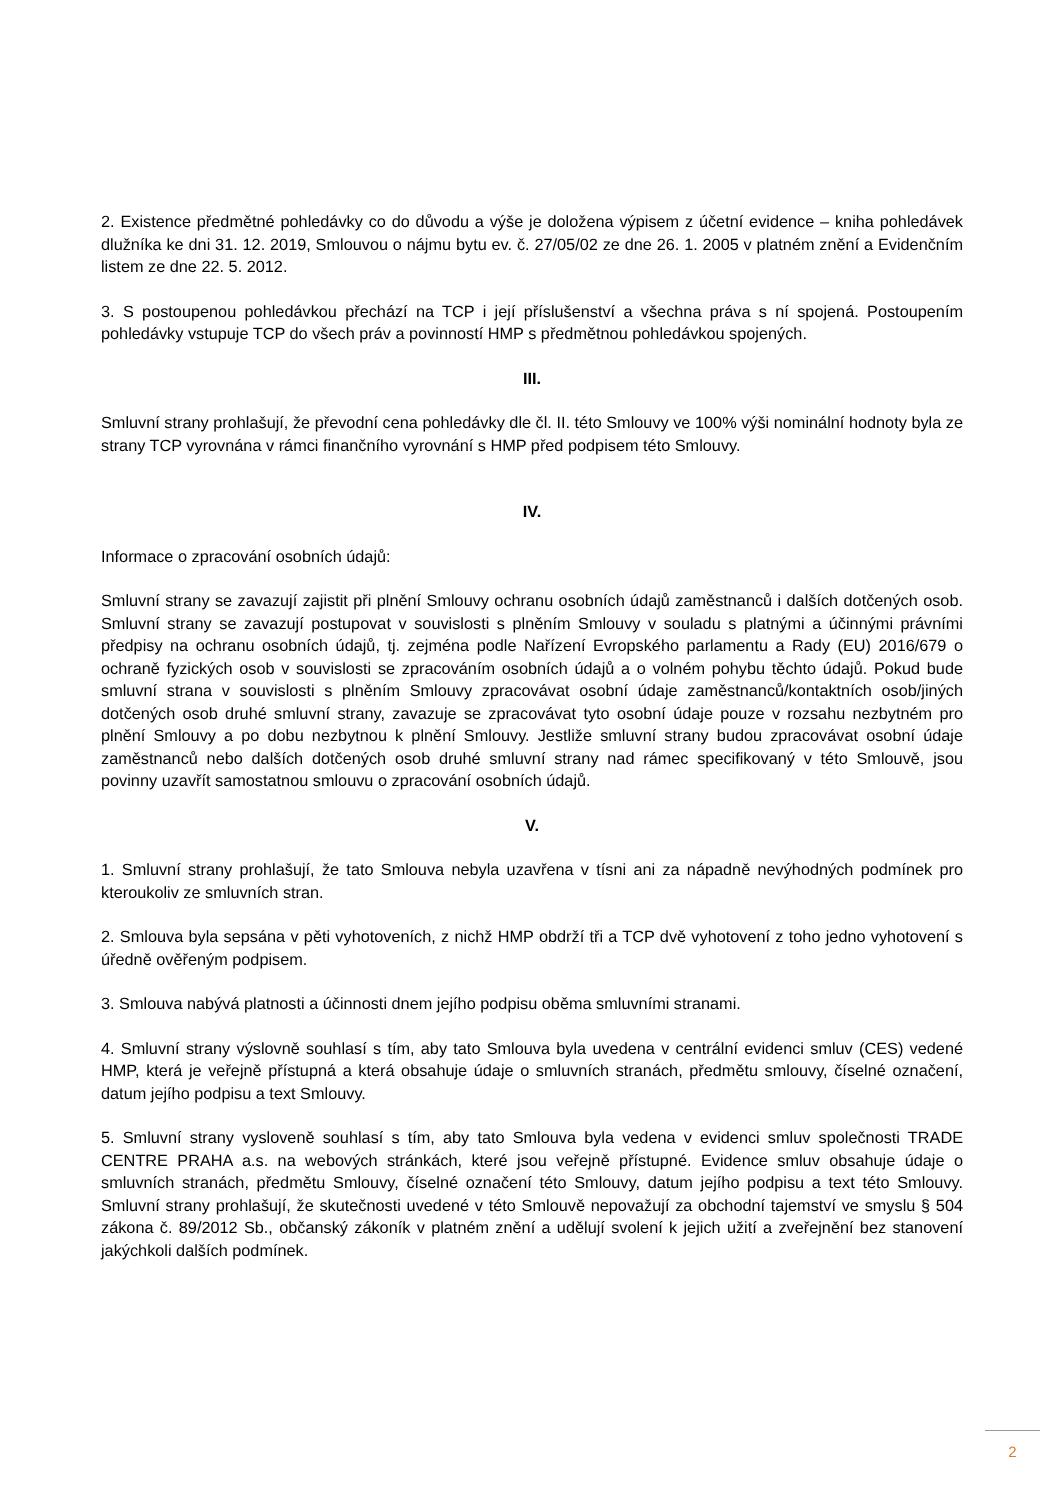2. Existence předmětné pohledávky co do důvodu a výše je doložena výpisem z účetní evidence – kniha pohledávek dlužníka ke dni 31. 12. 2019, Smlouvou o nájmu bytu ev. č. 27/05/02 ze dne 26. 1. 2005 v platném znění a Evidenčním listem ze dne 22. 5. 2012.
3. S postoupenou pohledávkou přechází na TCP i její příslušenství a všechna práva s ní spojená. Postoupením pohledávky vstupuje TCP do všech práv a povinností HMP s předmětnou pohledávkou spojených.
III.
Smluvní strany prohlašují, že převodní cena pohledávky dle čl. II. této Smlouvy ve 100% výši nominální hodnoty byla ze strany TCP vyrovnána v rámci finančního vyrovnání s HMP před podpisem této Smlouvy.
IV.
Informace o zpracování osobních údajů:
Smluvní strany se zavazují zajistit při plnění Smlouvy ochranu osobních údajů zaměstnanců i dalších dotčených osob. Smluvní strany se zavazují postupovat v souvislosti s plněním Smlouvy v souladu s platnými a účinnými právními předpisy na ochranu osobních údajů, tj. zejména podle Nařízení Evropského parlamentu a Rady (EU) 2016/679 o ochraně fyzických osob v souvislosti se zpracováním osobních údajů a o volném pohybu těchto údajů. Pokud bude smluvní strana v souvislosti s plněním Smlouvy zpracovávat osobní údaje zaměstnanců/kontaktních osob/jiných dotčených osob druhé smluvní strany, zavazuje se zpracovávat tyto osobní údaje pouze v rozsahu nezbytném pro plnění Smlouvy a po dobu nezbytnou k plnění Smlouvy. Jestliže smluvní strany budou zpracovávat osobní údaje zaměstnanců nebo dalších dotčených osob druhé smluvní strany nad rámec specifikovaný v této Smlouvě, jsou povinny uzavřít samostatnou smlouvu o zpracování osobních údajů.
V.
1. Smluvní strany prohlašují, že tato Smlouva nebyla uzavřena v tísni ani za nápadně nevýhodných podmínek pro kteroukoliv ze smluvních stran.
2. Smlouva byla sepsána v pěti vyhotoveních, z nichž HMP obdrží tři a TCP dvě vyhotovení z toho jedno vyhotovení s úředně ověřeným podpisem.
3. Smlouva nabývá platnosti a účinnosti dnem jejího podpisu oběma smluvními stranami.
4. Smluvní strany výslovně souhlasí s tím, aby tato Smlouva byla uvedena v centrální evidenci smluv (CES) vedené HMP, která je veřejně přístupná a která obsahuje údaje o smluvních stranách, předmětu smlouvy, číselné označení, datum jejího podpisu a text Smlouvy.
5. Smluvní strany vysloveně souhlasí s tím, aby tato Smlouva byla vedena v evidenci smluv společnosti TRADE CENTRE PRAHA a.s. na webových stránkách, které jsou veřejně přístupné. Evidence smluv obsahuje údaje o smluvních stranách, předmětu Smlouvy, číselné označení této Smlouvy, datum jejího podpisu a text této Smlouvy. Smluvní strany prohlašují, že skutečnosti uvedené v této Smlouvě nepovažují za obchodní tajemství ve smyslu § 504 zákona č. 89/2012 Sb., občanský zákoník v platném znění a udělují svolení k jejich užití a zveřejnění bez stanovení jakýchkoli dalších podmínek.
2